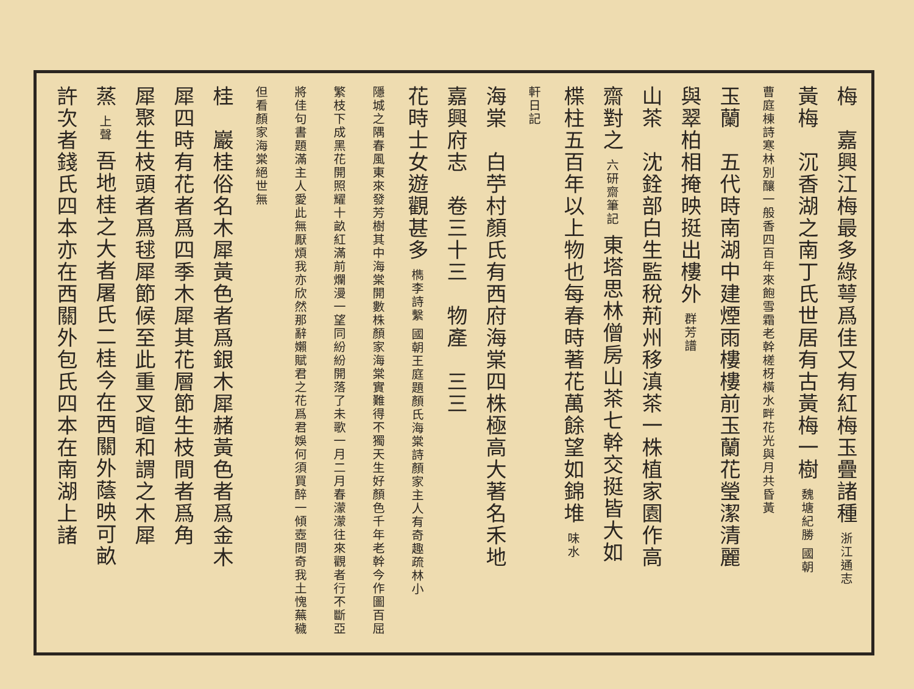梅　嘉興江梅最多綠萼爲佳又有紅梅玉疊諸種 浙江通志
黃梅　沉香湖之南丁氏世居有古黃梅一樹 魏塘紀勝 國朝
曹庭棟詩寒林別釀一般香四百年來飽雪霜老幹槎枒橫水畔花光與月共昏黃
玉蘭　五代時南湖中建煙雨樓樓前玉蘭花瑩潔清麗
與翠柏相掩映挺出樓外 群芳譜
山茶　沈銓部白生監稅荊州移滇茶一株植家園作高
齋對之 六研齋筆記 東塔思林僧房山茶七幹交挺皆大如
楪柱五百年以上物也每春時著花萬餘望如錦堆 味水
軒日記
海棠　白苧村顏氏有西府海棠四株極高大著名禾地
嘉興府志　卷三十三　物產　三三
花時士女遊觀甚多 檇李詩繫 國朝王庭題顏氏海棠詩顏家主人有奇趣疏林小
隱城之隅春風東來發芳樹其中海棠開數株顏家海棠實難得不獨天生好顏色千年老幹今作圖百屈繁枝下成黑花開照耀十畝紅滿前爛漫一望同紛紛開落了未歌一月二月春濛濛往來觀者行不斷亞將佳句書題滿主人愛此無厭煩我亦欣然那辭嬾賦君之花爲君娛何須買醉一傾壺問奇我土愧蕪穢但看顏家海棠絕世無
桂　巖桂俗名木犀黃色者爲銀木犀赭黃色者爲金木
犀四時有花者爲四季木犀其花層節生枝間者爲角
犀聚生枝頭者爲毬犀節候至此重叉暄和謂之木犀
蒸 上聲 吾地桂之大者屠氏二桂今在西關外蔭映可畝
許次者錢氏四本亦在西關外包氏四本在南湖上諸